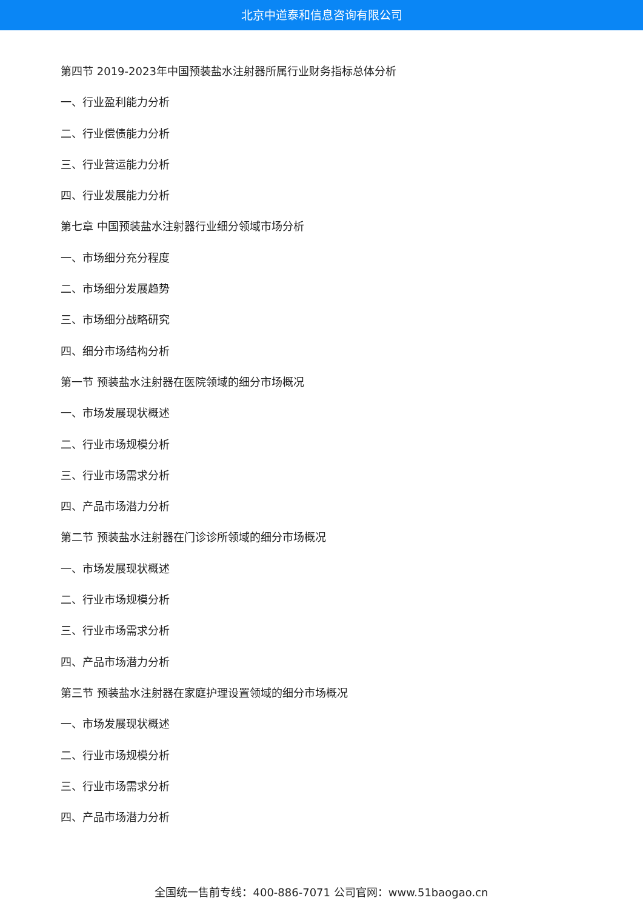北京中道泰和信息咨询有限公司
第四节 2019-2023年中国预装盐水注射器所属行业财务指标总体分析
一、行业盈利能力分析
二、行业偿债能力分析
三、行业营运能力分析
四、行业发展能力分析
第七章 中国预装盐水注射器行业细分领域市场分析
一、市场细分充分程度
二、市场细分发展趋势
三、市场细分战略研究
四、细分市场结构分析
第一节 预装盐水注射器在医院领域的细分市场概况
一、市场发展现状概述
二、行业市场规模分析
三、行业市场需求分析
四、产品市场潜力分析
第二节 预装盐水注射器在门诊诊所领域的细分市场概况
一、市场发展现状概述
二、行业市场规模分析
三、行业市场需求分析
四、产品市场潜力分析
第三节 预装盐水注射器在家庭护理设置领域的细分市场概况
一、市场发展现状概述
二、行业市场规模分析
三、行业市场需求分析
四、产品市场潜力分析
全国统一售前专线：400-886-7071 公司官网：www.51baogao.cn